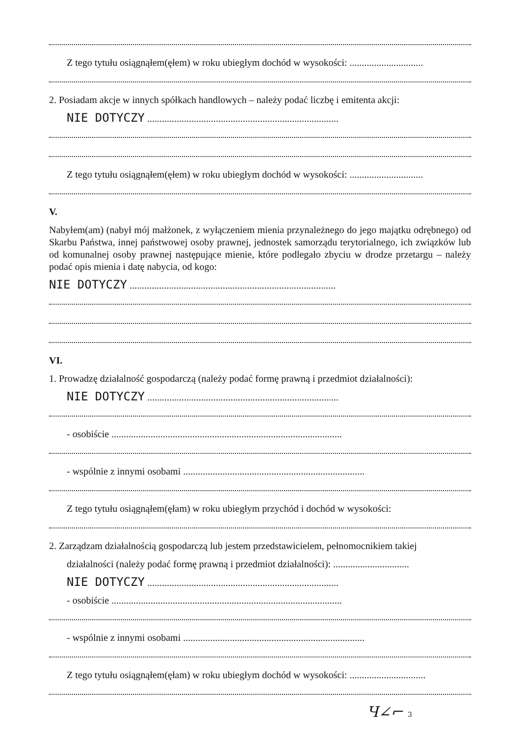Z tego tytułu osiągnąłem(ęłem) w roku ubiegłym dochód w wysokości: ..............................
2. Posiadam akcje w innych spółkach handlowych – należy podać liczbę i emitenta akcji:
NIE DOTYCZY ..............................................................................
Z tego tytułu osiągnąłem(ęłem) w roku ubiegłym dochód w wysokości: ..............................
V.
Nabyłem(am) (nabył mój małżonek, z wyłączeniem mienia przynależnego do jego majątku odrębnego) od Skarbu Państwa, innej państwowej osoby prawnej, jednostek samorządu terytorialnego, ich związków lub od komunalnej osoby prawnej następujące mienie, które podlegało zbyciu w drodze przetargu – należy podać opis mienia i datę nabycia, od kogo:
NIE DOTYCZY ....................................................................................
VI.
1. Prowadzę działalność gospodarczą (należy podać formę prawną i przedmiot działalności):
NIE DOTYCZY ..............................................................................
- osobiście ..............................................................................................
- wspólnie z innymi osobami ..........................................................................
Z tego tytułu osiągnąłem(ęłam) w roku ubiegłym przychód i dochód w wysokości:
2. Zarządzam działalnością gospodarczą lub jestem przedstawicielem, pełnomocnikiem takiej
działalności (należy podać formę prawną i przedmiot działalności): ...............................
NIE DOTYCZY ..............................................................................
- osobiście ..............................................................................................
- wspólnie z innymi osobami ..........................................................................
Z tego tytułu osiągnąłem(ęłam) w roku ubiegłym dochód w wysokości: ...............................
Ч∠⌐ 3